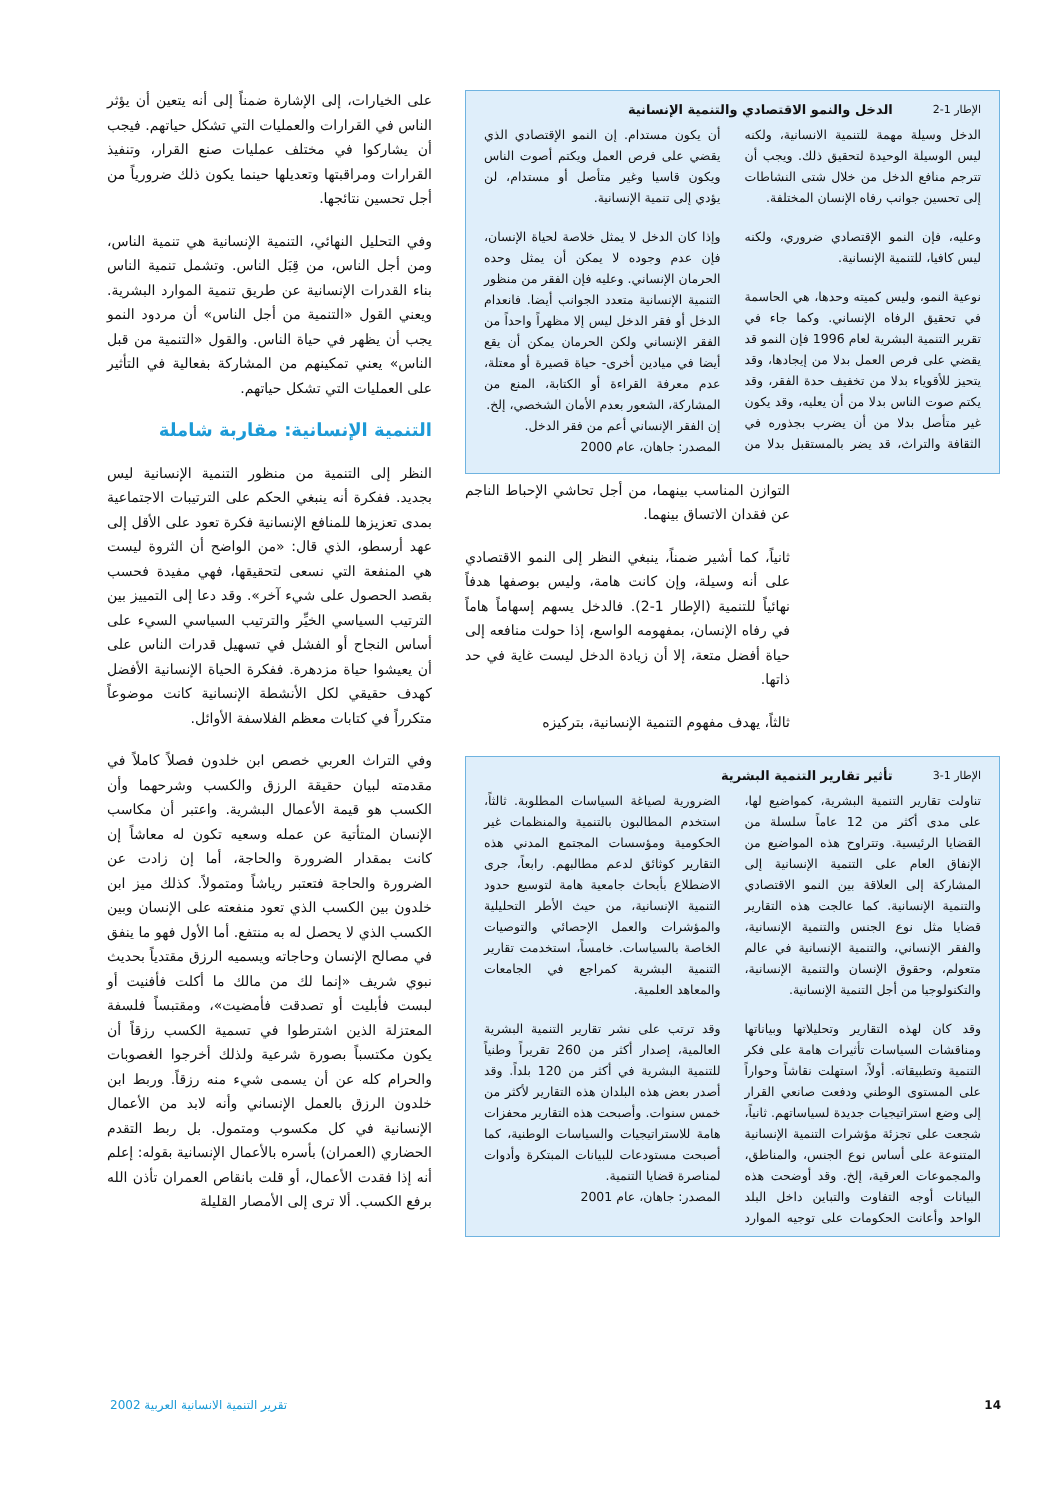الإطار 1-2 الدخل والنمو الاقتصادي والتنمية الإنسانية
الدخل وسيلة مهمة للتنمية الانسانية، ولكنه ليس الوسيلة الوحيدة لتحقيق ذلك. ويجب أن تترجم منافع الدخل من خلال شتى النشاطات إلى تحسين جوانب رفاه الإنسان المختلفة.
وعليه، فإن النمو الإقتصادي ضروري، ولكنه ليس كافيا، للتنمية الإنسانية.
نوعية النمو، وليس كميته وحدها، هي الحاسمة في تحقيق الرفاه الإنساني. وكما جاء في تقرير التنمية البشرية لعام 1996 فإن النمو قد يقضي على فرص العمل بدلا من إيجادها، وقد يتحيز للأقوياء بدلا من تخفيف حدة الفقر، وقد يكتم صوت الناس بدلا من أن يعليه، وقد يكون غير متأصل بدلا من أن يضرب بجذوره في الثقافة والتراث، قد يضر بالمستقبل بدلا من أن يكون مستدام. إن النمو الإقتصادي الذي يقضي على فرص العمل ويكتم أصوت الناس ويكون قاسيا وغير متأصل أو مستدام، لن يؤدي إلى تنمية الإنسانية.
وإذا كان الدخل لا يمثل خلاصة لحياة الإنسان، فإن عدم وجوده لا يمكن أن يمثل وحده الحرمان الإنساني. وعليه فإن الفقر من منظور التنمية الإنسانية متعدد الجوانب أيضا. فانعدام الدخل أو فقر الدخل ليس إلا مظهراً واحداً من الفقر الإنساني ولكن الحرمان يمكن أن يقع أيضا في ميادين أخرى- حياة قصيرة أو معتلة، عدم معرفة القراءة أو الكتابة، المنع من المشاركة، الشعور بعدم الأمان الشخصي، إلخ.
إن الفقر الإنساني أعم من فقر الدخل.
المصدر: جاهان، عام 2000
التوازن المناسب بينهما، من أجل تحاشي الإحباط الناجم عن فقدان الاتساق بينهما.
ثانياً، كما أشير ضمناً، ينبغي النظر إلى النمو الاقتصادي على أنه وسيلة، وإن كانت هامة، وليس بوصفها هدفاً نهائياً للتنمية (الإطار 1-2). فالدخل يسهم إسهاماً هاماً في رفاه الإنسان، بمفهومه الواسع، إذا حولت منافعه إلى حياة أفضل متعة، إلا أن زيادة الدخل ليست غاية في حد ذاتها.
ثالثاً، يهدف مفهوم التنمية الإنسانية، بتركيزه
الإطار 1-3 تأثير تقارير التنمية البشرية
تناولت تقارير التنمية البشرية، كمواضيع لها، على مدى أكثر من 12 عاماً سلسلة من القضايا الرئيسية. وتتراوح هذه المواضيع من الإنفاق العام على التنمية الإنسانية إلى المشاركة إلى العلاقة بين النمو الاقتصادي والتنمية الإنسانية. كما عالجت هذه التقارير قضايا مثل نوع الجنس والتنمية الإنسانية، والفقر الإنساني، والتنمية الإنسانية في عالم متعولم، وحقوق الإنسان والتنمية الإنسانية، والتكنولوجيا من أجل التنمية الإنسانية.
وقد كان لهذه التقارير وتحليلاتها وبياناتها ومناقشات السياسات تأثيرات هامة على فكر التنمية وتطبيقاته. أولاً، استهلت نقاشاً وحواراً على المستوى الوطني ودفعت صانعي القرار إلى وضع استراتيجيات جديدة لسياساتهم. ثانياً، شجعت على تجزئة مؤشرات التنمية الإنسانية المتنوعة على أساس نوع الجنس، والمناطق، والمجموعات العرقية، إلخ. وقد أوضحت هذه البيانات أوجه التفاوت والتباين داخل البلد الواحد وأعانت الحكومات على توجيه الموارد الضرورية لصياغة السياسات المطلوبة. ثالثاً، استخدم المطالبون بالتنمية والمنظمات غير الحكومية ومؤسسات المجتمع المدني هذه التقارير كوثائق لدعم مطالبهم. رابعاً، جرى الاضطلاع بأبحاث جامعية هامة لتوسيع حدود التنمية الإنسانية، من حيث الأطر التحليلية والمؤشرات والعمل الإحصائي والتوصيات الخاصة بالسياسات. خامساً، استخدمت تقارير التنمية البشرية كمراجع في الجامعات والمعاهد العلمية.
وقد ترتب على نشر تقارير التنمية البشرية العالمية، إصدار أكثر من 260 تقريراً وطنياً للتنمية البشرية في أكثر من 120 بلداً. وقد أصدر بعض هذه البلدان هذه التقارير لأكثر من خمس سنوات. وأصبحت هذه التقارير محفزات هامة للاستراتيجيات والسياسات الوطنية، كما أصبحت مستودعات للبيانات المبتكرة وأدوات لمناصرة قضايا التنمية.
المصدر: جاهان، عام 2001
على الخيارات، إلى الإشارة ضمناً إلى أنه يتعين أن يؤثر الناس في القرارات والعمليات التي تشكل حياتهم. فيجب أن يشاركوا في مختلف عمليات صنع القرار، وتنفيذ القرارات ومراقبتها وتعديلها حينما يكون ذلك ضرورياً من أجل تحسين نتائجها.
وفي التحليل النهائي، التنمية الإنسانية هي تنمية الناس، ومن أجل الناس، من قِبَل الناس. وتشمل تنمية الناس بناء القدرات الإنسانية عن طريق تنمية الموارد البشرية. ويعني القول «التنمية من أجل الناس» أن مردود النمو يجب أن يظهر في حياة الناس. والقول «التنمية من قبل الناس» يعني تمكينهم من المشاركة بفعالية في التأثير على العمليات التي تشكل حياتهم.
التنمية الإنسانية: مقاربة شاملة
النظر إلى التنمية من منظور التنمية الإنسانية ليس بجديد. ففكرة أنه ينبغي الحكم على الترتيبات الاجتماعية بمدى تعزيزها للمنافع الإنسانية فكرة تعود على الأقل إلى عهد أرسطو، الذي قال: «من الواضح أن الثروة ليست هي المنفعة التي نسعى لتحقيقها، فهي مفيدة فحسب بقصد الحصول على شيء آخر». وقد دعا إلى التمييز بين الترتيب السياسي الخيِّر والترتيب السياسي السيء على أساس النجاح أو الفشل في تسهيل قدرات الناس على أن يعيشوا حياة مزدهرة. ففكرة الحياة الإنسانية الأفضل كهدف حقيقي لكل الأنشطة الإنسانية كانت موضوعاً متكرراً في كتابات معظم الفلاسفة الأوائل.
وفي التراث العربي خصص ابن خلدون فصلاً كاملاً في مقدمته لبيان حقيقة الرزق والكسب وشرحهما وأن الكسب هو قيمة الأعمال البشرية. واعتبر أن مكاسب الإنسان المتأتية عن عمله وسعيه تكون له معاشاً إن كانت بمقدار الضرورة والحاجة، أما إن زادت عن الضرورة والحاجة فتعتبر رياشاً ومتمولاً. كذلك ميز ابن خلدون بين الكسب الذي تعود منفعته على الإنسان وبين الكسب الذي لا يحصل له به منتفع. أما الأول فهو ما ينفق في مصالح الإنسان وحاجاته ويسميه الرزق مقتدياً بحديث نبوي شريف «إنما لك من مالك ما أكلت فأفنيت أو لبست فأبليت أو تصدقت فأمضيت»، ومقتبساً فلسفة المعتزلة الذين اشترطوا في تسمية الكسب رزقاً أن يكون مكتسباً بصورة شرعية ولذلك أخرجوا الغصوبات والحرام كله عن أن يسمى شيء منه رزقاً. وربط ابن خلدون الرزق بالعمل الإنساني وأنه لابد من الأعمال الإنسانية في كل مكسوب ومتمول. بل ربط التقدم الحضاري (العمران) بأسره بالأعمال الإنسانية بقوله: إعلم أنه إذا فقدت الأعمال، أو قلت بانقاص العمران تأذن الله برفع الكسب. ألا ترى إلى الأمصار القليلة
14 تقرير التنمية الانسانية العربية 2002